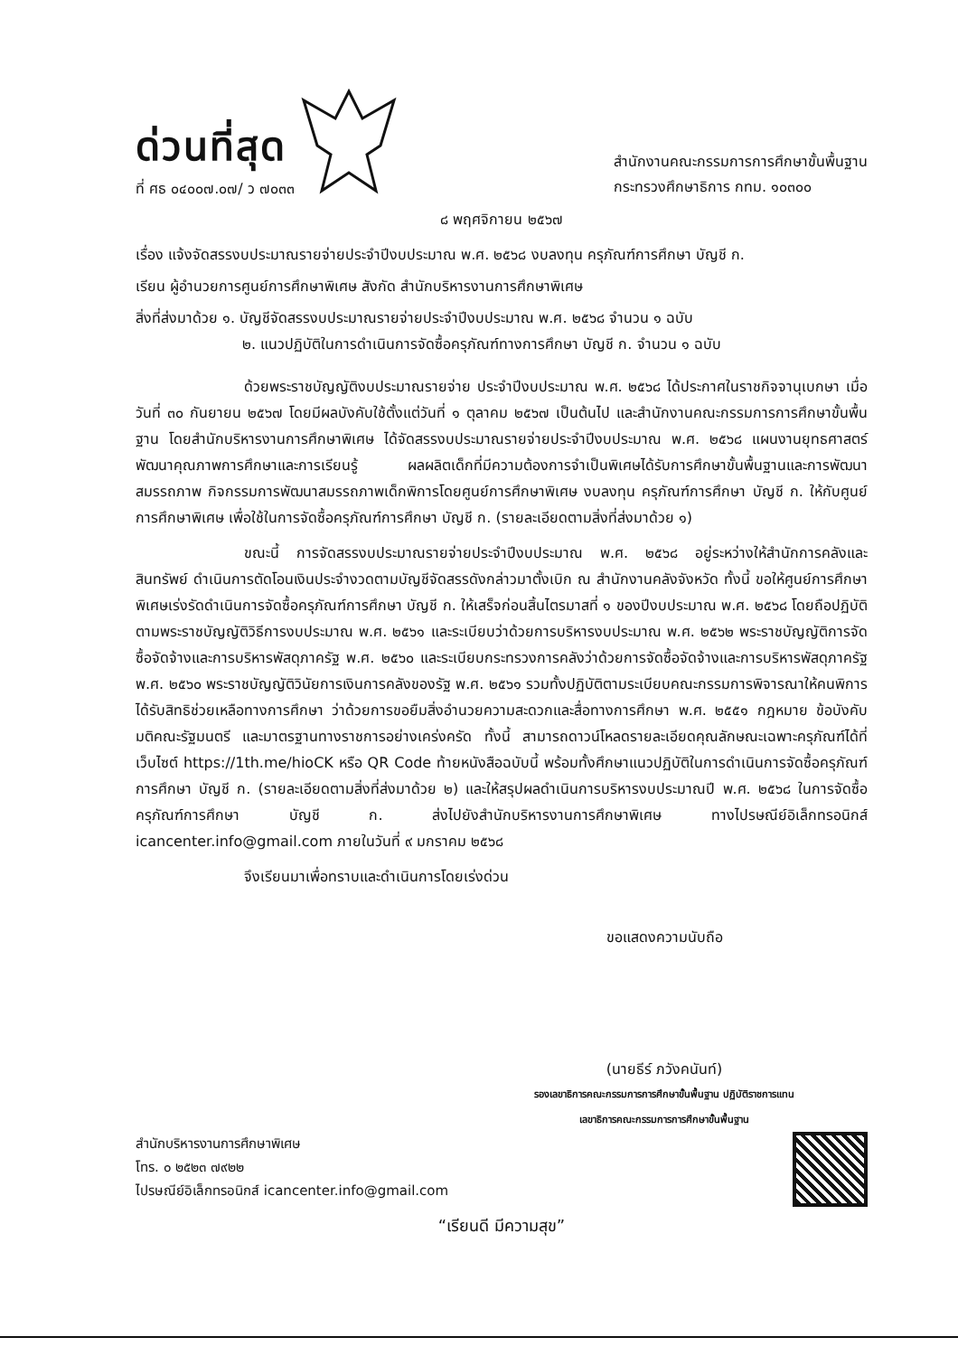ด่วนที่สุด
ที่ ศธ ๐๔๐๐๗.๐๗/ ว ๗๐๓๓
สำนักงานคณะกรรมการการศึกษาขั้นพื้นฐาน
กระทรวงศึกษาธิการ กทม. ๑๐๓๐๐
๘ พฤศจิกายน ๒๕๖๗
เรื่อง แจ้งจัดสรรงบประมาณรายจ่ายประจำปีงบประมาณ พ.ศ. ๒๕๖๘ งบลงทุน ครุภัณฑ์การศึกษา บัญชี ก.
เรียน ผู้อำนวยการศูนย์การศึกษาพิเศษ สังกัด สำนักบริหารงานการศึกษาพิเศษ
สิ่งที่ส่งมาด้วย ๑. บัญชีจัดสรรงบประมาณรายจ่ายประจำปีงบประมาณ พ.ศ. ๒๕๖๘ จำนวน ๑ ฉบับ
๒. แนวปฏิบัติในการดำเนินการจัดซื้อครุภัณฑ์ทางการศึกษา บัญชี ก. จำนวน ๑ ฉบับ
ด้วยพระราชบัญญัติงบประมาณรายจ่าย ประจำปีงบประมาณ พ.ศ. ๒๕๖๘ ได้ประกาศในราชกิจจานุเบกษา เมื่อวันที่ ๓๐ กันยายน ๒๕๖๗ โดยมีผลบังคับใช้ตั้งแต่วันที่ ๑ ตุลาคม ๒๕๖๗ เป็นต้นไป และสำนักงานคณะกรรมการการศึกษาขั้นพื้นฐาน โดยสำนักบริหารงานการศึกษาพิเศษ ได้จัดสรรงบประมาณรายจ่ายประจำปีงบประมาณ พ.ศ. ๒๕๖๘ แผนงานยุทธศาสตร์พัฒนาคุณภาพการศึกษาและการเรียนรู้ ผลผลิตเด็กที่มีความต้องการจำเป็นพิเศษได้รับการศึกษาขั้นพื้นฐานและการพัฒนาสมรรถภาพ กิจกรรมการพัฒนาสมรรถภาพเด็กพิการโดยศูนย์การศึกษาพิเศษ งบลงทุน ครุภัณฑ์การศึกษา บัญชี ก. ให้กับศูนย์การศึกษาพิเศษ เพื่อใช้ในการจัดซื้อครุภัณฑ์การศึกษา บัญชี ก. (รายละเอียดตามสิ่งที่ส่งมาด้วย ๑)
ขณะนี้ การจัดสรรงบประมาณรายจ่ายประจำปีงบประมาณ พ.ศ. ๒๕๖๘ อยู่ระหว่างให้สำนักการคลังและสินทรัพย์ ดำเนินการตัดโอนเงินประจำงวดตามบัญชีจัดสรรดังกล่าวมาตั้งเบิก ณ สำนักงานคลังจังหวัด ทั้งนี้ ขอให้ศูนย์การศึกษาพิเศษเร่งรัดดำเนินการจัดซื้อครุภัณฑ์การศึกษา บัญชี ก. ให้เสร็จก่อนสิ้นไตรมาสที่ ๑ ของปีงบประมาณ พ.ศ. ๒๕๖๘ โดยถือปฏิบัติตามพระราชบัญญัติวิธีการงบประมาณ พ.ศ. ๒๕๖๑ และระเบียบว่าด้วยการบริหารงบประมาณ พ.ศ. ๒๕๖๒ พระราชบัญญัติการจัดซื้อจัดจ้างและการบริหารพัสดุภาครัฐ พ.ศ. ๒๕๖๐ และระเบียบกระทรวงการคลังว่าด้วยการจัดซื้อจัดจ้างและการบริหารพัสดุภาครัฐ พ.ศ. ๒๕๖๐ พระราชบัญญัติวินัยการเงินการคลังของรัฐ พ.ศ. ๒๕๖๑ รวมทั้งปฏิบัติตามระเบียบคณะกรรมการพิจารณาให้คนพิการได้รับสิทธิช่วยเหลือทางการศึกษา ว่าด้วยการขอยืมสิ่งอำนวยความสะดวกและสื่อทางการศึกษา พ.ศ. ๒๕๕๑ กฎหมาย ข้อบังคับ มติคณะรัฐมนตรี และมาตรฐานทางราชการอย่างเคร่งครัด ทั้งนี้ สามารถดาวน์โหลดรายละเอียดคุณลักษณะเฉพาะครุภัณฑ์ได้ที่เว็บไซต์ https://1th.me/hioCK หรือ QR Code ท้ายหนังสือฉบับนี้ พร้อมทั้งศึกษาแนวปฏิบัติในการดำเนินการจัดซื้อครุภัณฑ์การศึกษา บัญชี ก. (รายละเอียดตามสิ่งที่ส่งมาด้วย ๒) และให้สรุปผลดำเนินการบริหารงบประมาณปี พ.ศ. ๒๕๖๘ ในการจัดซื้อครุภัณฑ์การศึกษา บัญชี ก. ส่งไปยังสำนักบริหารงานการศึกษาพิเศษ ทางไปรษณีย์อิเล็กทรอนิกส์ icancenter.info@gmail.com ภายในวันที่ ๙ มกราคม ๒๕๖๘
จึงเรียนมาเพื่อทราบและดำเนินการโดยเร่งด่วน
ขอแสดงความนับถือ
(นายธีร์ ภวังคนันท์)
รองเลขาธิการคณะกรรมการการศึกษาขั้นพื้นฐาน ปฏิบัติราชการแทน
เลขาธิการคณะกรรมการการศึกษาขั้นพื้นฐาน
สำนักบริหารงานการศึกษาพิเศษ
โทร. ๐ ๒๕๒๓ ๗๙๒๒
ไปรษณีย์อิเล็กทรอนิกส์ icancenter.info@gmail.com
“เรียนดี มีความสุข”